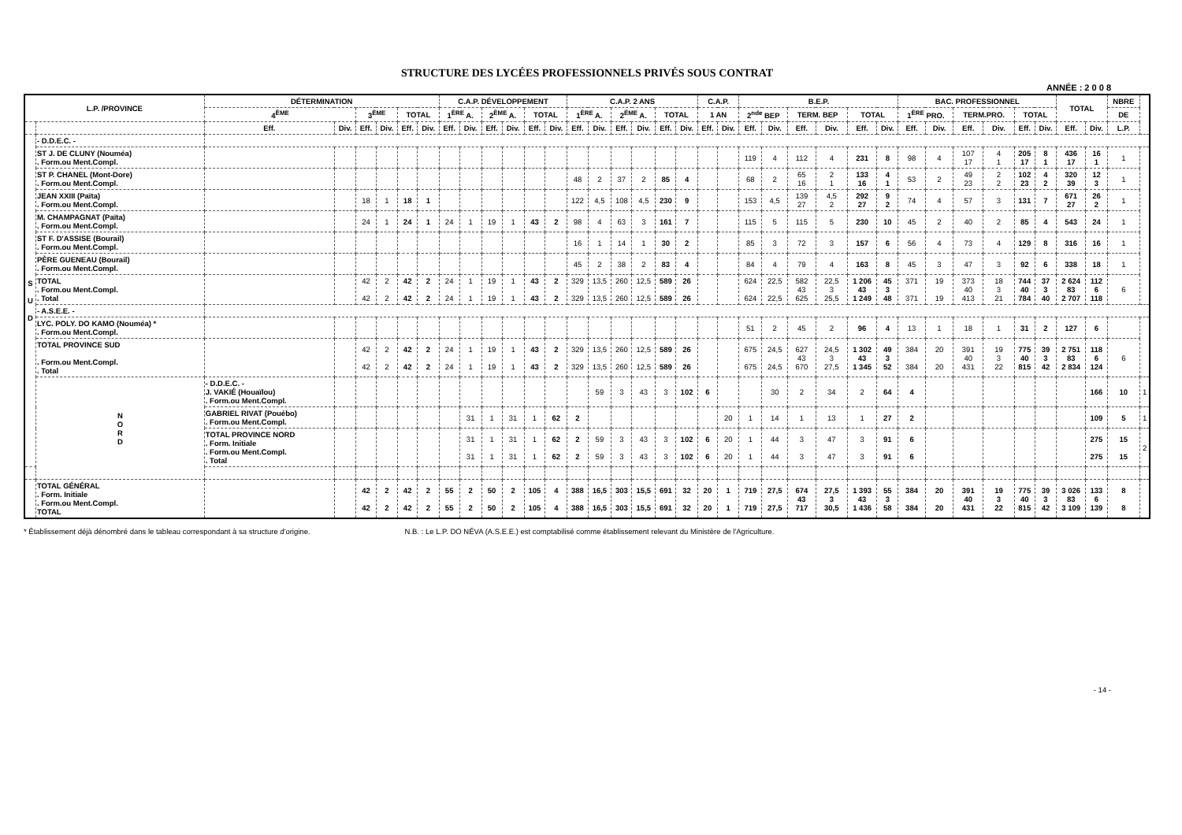STRUCTURE DES LYCÉES PROFESSIONNELS PRIVÉS SOUS CONTRAT
ANNÉE : 2 0 0 8
| L.P. /PROVINCE | | DÉTERMINATION | | | | | | C.A.P. DÉVELOPPEMENT | | | | | | C.A.P. 2 ANS | | | | | | C.A.P. | | B.E.P. | | | | | | BAC. PROFESSIONNEL | | | | | | TOTAL | | NBRE | |
| --- | --- | --- | --- | --- | --- | --- | --- | --- | --- | --- | --- | --- | --- | --- | --- | --- | --- | --- | --- | --- | --- | --- | --- | --- | --- | --- | --- | --- | --- | --- | --- | --- | --- | --- | --- | --- | --- |
| | | 4<sup>ÈME</sup> | | 3<sup>ÈME</sup> | | TOTAL | | 1<sup>ÈRE</sup> A. | | 2<sup>ÈME</sup> A. | | TOTAL | | 1<sup>ÈRE</sup> A. | | 2<sup>ÈME</sup> A. | | TOTAL | | 1 AN | | 2<sup>nde</sup> BEP | | TERM. BEP | | TOTAL | | 1<sup>ÈRE</sup> PRO. | | TERM.PRO. | | TOTAL | | | | DE | |
| | | Eff. | Div. | Eff. | Div. | Eff. | Div. | Eff. | Div. | Eff. | Div. | Eff. | Div. | Eff. | Div. | Eff. | Div. | Eff. | Div. | Eff. | Div. | Eff. | Div. | Eff. | Div. | Eff. | Div. | Eff. | Div. | Eff. | Div. | Eff. | Div. | Eff. | Div. | L.P. | |
| S U D | - D.D.E.C. - | | | | | | | | | | | | | | | | | | | | | | | | | | | | | | | | | | | | |
| | ST J. DE CLUNY (Nouméa) . Form.ou Ment.Compl. | | | | | | | | | | | | | | | | | | | | | 119 | 4 | 112 | 4 | 231 | 8 | 98 | 4 | 107 17 | 4 1 | 205 17 | 8 1 | 436 17 | 16 1 | 1 | |
| | ST P. CHANEL (Mont-Dore) . Form.ou Ment.Compl. | | | | | | | | | | | | | 48 | 2 | 37 | 2 | 85 | 4 | | | 68 | 2 | 65 16 | 2 1 | 133 16 | 4 1 | 53 | 2 | 49 23 | 2 2 | 102 23 | 4 2 | 320 39 | 12 3 | 1 | |
| | JEAN XXIII (Païta) . Form.ou Ment.Compl. | | | 18 | 1 | 18 | 1 | | | | | | | 122 | 4,5 | 108 | 4,5 | 230 | 9 | | | 153 | 4,5 | 139 27 | 4,5 2 | 292 27 | 9 2 | 74 | 4 | 57 | 3 | 131 | 7 | 671 27 | 26 2 | 1 | |
| | M. CHAMPAGNAT (Païta) . Form.ou Ment.Compl. | | | 24 | 1 | 24 | 1 | 24 | 1 | 19 | 1 | 43 | 2 | 98 | 4 | 63 | 3 | 161 | 7 | | | 115 | 5 | 115 | 5 | 230 | 10 | 45 | 2 | 40 | 2 | 85 | 4 | 543 | 24 | 1 | |
| | ST F. D'ASSISE (Bourail) . Form.ou Ment.Compl. | | | | | | | | | | | | | 16 | 1 | 14 | 1 | 30 | 2 | | | 85 | 3 | 72 | 3 | 157 | 6 | 56 | 4 | 73 | 4 | 129 | 8 | 316 | 16 | 1 | |
| | PÈRE GUENEAU (Bourail) . Form.ou Ment.Compl. | | | | | | | | | | | | | 45 | 2 | 38 | 2 | 83 | 4 | | | 84 | 4 | 79 | 4 | 163 | 8 | 45 | 3 | 47 | 3 | 92 | 6 | 338 | 18 | 1 | |
| | TOTAL . Form.ou Ment.Compl. . Total | | | 42 42 | 2 2 | 42 42 | 2 2 | 24 24 | 1 1 | 19 19 | 1 1 | 43 43 | 2 2 | 329 329 | 13,5 13,5 | 260 260 | 12,5 12,5 | 589 589 | 26 26 | | | 624 624 | 22,5 22,5 | 582 43 625 | 22,5 3 25,5 | 1 206 43 1 249 | 45 3 48 | 371 371 | 19 19 | 373 40 413 | 18 3 21 | 744 40 784 | 37 3 40 | 2 624 83 2 707 | 112 6 118 | 6 | |
| | - A.S.E.E. - | | | | | | | | | | | | | | | | | | | | | | | | | | | | | | | | | | | | |
| | LYC. POLY. DO KAMO (Nouméa) * . Form.ou Ment.Compl. | | | | | | | | | | | | | | | | | | | | | 51 | 2 | 45 | 2 | 96 | 4 | 13 | 1 | 18 | 1 | 31 | 2 | 127 | 6 | | |
| | TOTAL PROVINCE SUD . Form.ou Ment.Compl. . Total | | | 42 42 | 2 2 | 42 42 | 2 2 | 24 24 | 1 1 | 19 19 | 1 1 | 43 43 | 2 2 | 329 329 | 13,5 13,5 | 260 260 | 12,5 12,5 | 589 589 | 26 26 | | | 675 675 | 24,5 24,5 | 627 43 670 | 24,5 3 27,5 | 1 302 43 1 345 | 49 3 52 | 384 384 | 20 20 | 391 40 431 | 19 3 22 | 775 40 815 | 39 3 42 | 2 751 83 2 834 | 118 6 124 | 6 | |
| | N O R D | - D.D.E.C. - J. VAKIÉ (Houaïlou) . Form.ou Ment.Compl. | | | | | | | | | | | | | 59 | 3 | 43 | 3 | 102 | 6 | | | 30 | 2 | 34 | 2 | 64 | 4 | | | | | | | 166 | 10 | 1 |
| | | GABRIEL RIVAT (Pouébo) . Form.ou Ment.Compl. | | | | | | | 31 | 1 | 31 | 1 | 62 | 2 | | | | | | | 20 | 1 | 14 | 1 | 13 | 1 | 27 | 2 | | | | | | | 109 | 5 | 1 |
| | | TOTAL PROVINCE NORD . Form. Initiale . Form.ou Ment.Compl. . Total | | | | | | | 31 31 | 1 1 | 31 31 | 1 1 | 62 62 | 2 2 | 59 59 | 3 3 | 43 43 | 3 3 | 102 102 | 6 6 | 20 20 | 1 1 | 44 44 | 3 3 | 47 47 | 3 3 | 91 91 | 6 6 | | | | | | | 275 275 | 15 15 | 2 |
| | TOTAL GÉNÉRAL . Form. Initiale . Form.ou Ment.Compl. TOTAL | | | 42 42 | 2 2 | 42 42 | 2 2 | 55 55 | 2 2 | 50 50 | 2 2 | 105 105 | 4 4 | 388 388 | 16,5 16,5 | 303 303 | 15,5 15,5 | 691 691 | 32 32 | 20 20 | 1 1 | 719 719 | 27,5 27,5 | 674 43 717 | 27,5 3 30,5 | 1 393 43 1 436 | 55 3 58 | 384 384 | 20 20 | 391 40 431 | 19 3 22 | 775 40 815 | 39 3 42 | 3 026 83 3 109 | 133 6 139 | 8 8 | |
* Établissement déjà dénombré dans le tableau correspondant à sa structure d'origine. N.B. : Le L.P. DO NÉVA (A.S.E.E.) est comptabilisé comme établissement relevant du Ministère de l'Agriculture.
- 14 -